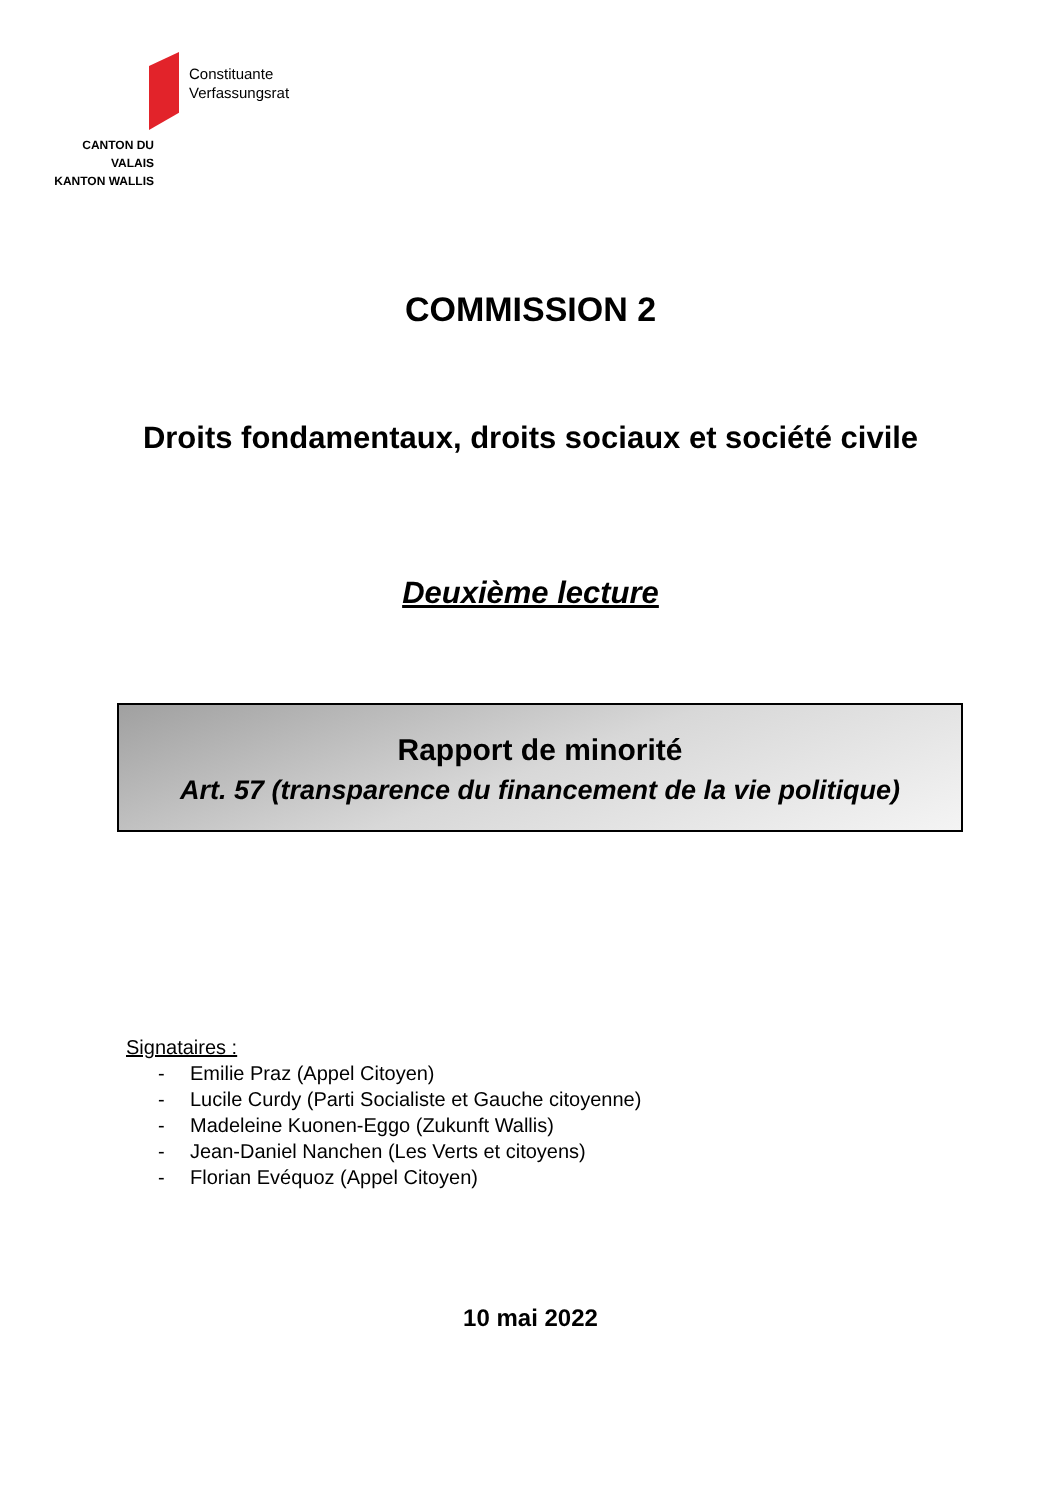Constituante
Verfassungsrat
CANTON DU VALAIS
KANTON WALLIS
COMMISSION 2
Droits fondamentaux, droits sociaux et société civile
Deuxième lecture
Rapport de minorité
Art. 57 (transparence du financement de la vie politique)
Signataires :
- Emilie Praz (Appel Citoyen)
- Lucile Curdy (Parti Socialiste et Gauche citoyenne)
- Madeleine Kuonen-Eggo (Zukunft Wallis)
- Jean-Daniel Nanchen (Les Verts et citoyens)
- Florian Evéquoz (Appel Citoyen)
10 mai 2022